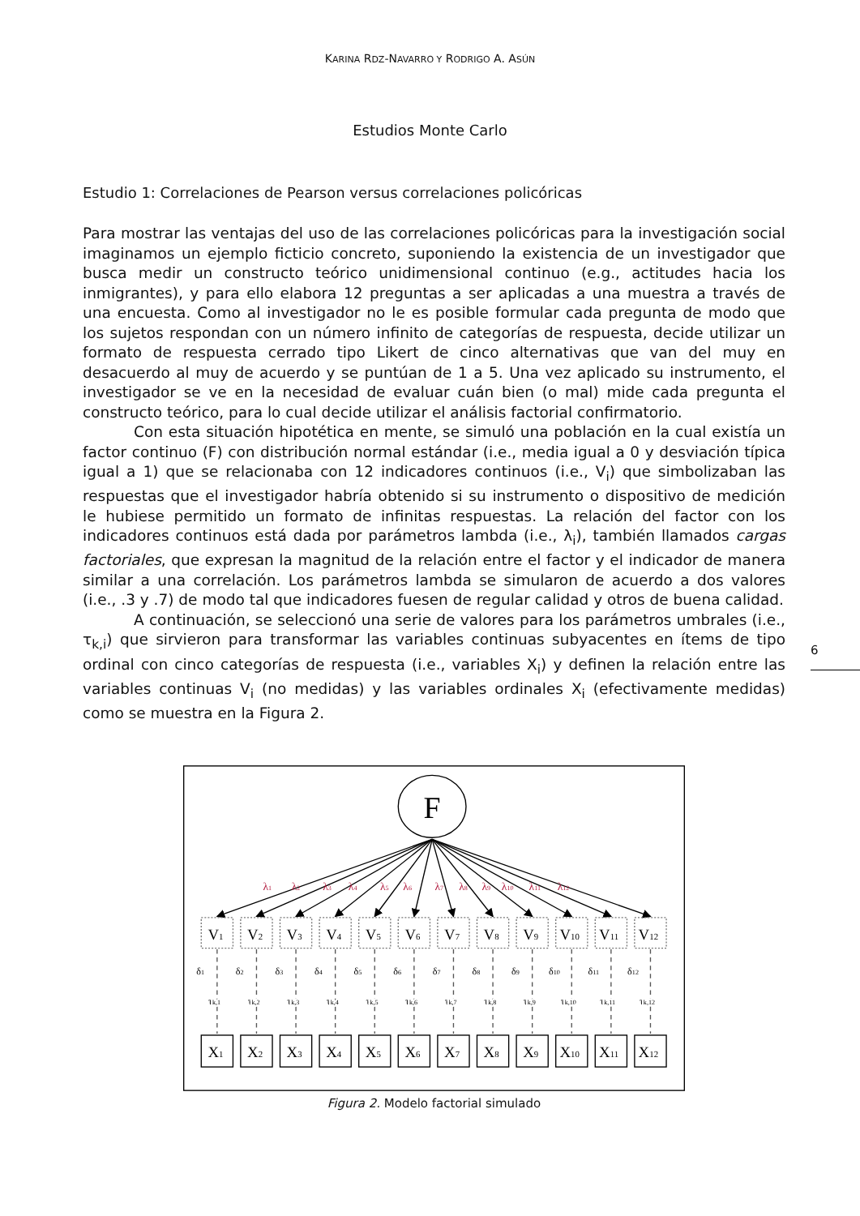KARINA RDZ-NAVARRO Y RODRIGO A. ASÚN
Estudios Monte Carlo
Estudio 1: Correlaciones de Pearson versus correlaciones policóricas
Para mostrar las ventajas del uso de las correlaciones policóricas para la investigación social imaginamos un ejemplo ficticio concreto, suponiendo la existencia de un investigador que busca medir un constructo teórico unidimensional continuo (e.g., actitudes hacia los inmigrantes), y para ello elabora 12 preguntas a ser aplicadas a una muestra a través de una encuesta. Como al investigador no le es posible formular cada pregunta de modo que los sujetos respondan con un número infinito de categorías de respuesta, decide utilizar un formato de respuesta cerrado tipo Likert de cinco alternativas que van del muy en desacuerdo al muy de acuerdo y se puntúan de 1 a 5. Una vez aplicado su instrumento, el investigador se ve en la necesidad de evaluar cuán bien (o mal) mide cada pregunta el constructo teórico, para lo cual decide utilizar el análisis factorial confirmatorio.
Con esta situación hipotética en mente, se simuló una población en la cual existía un factor continuo (F) con distribución normal estándar (i.e., media igual a 0 y desviación típica igual a 1) que se relacionaba con 12 indicadores continuos (i.e., V<sub>i</sub>) que simbolizaban las respuestas que el investigador habría obtenido si su instrumento o dispositivo de medición le hubiese permitido un formato de infinitas respuestas. La relación del factor con los indicadores continuos está dada por parámetros lambda (i.e., λ<sub>i</sub>), también llamados cargas factoriales, que expresan la magnitud de la relación entre el factor y el indicador de manera similar a una correlación. Los parámetros lambda se simularon de acuerdo a dos valores (i.e., .3 y .7) de modo tal que indicadores fuesen de regular calidad y otros de buena calidad.
A continuación, se seleccionó una serie de valores para los parámetros umbrales (i.e., τ<sub>k,i</sub>) que sirvieron para transformar las variables continuas subyacentes en ítems de tipo ordinal con cinco categorías de respuesta (i.e., variables X<sub>i</sub>) y definen la relación entre las variables continuas V<sub>i</sub> (no medidas) y las variables ordinales X<sub>i</sub> (efectivamente medidas) como se muestra en la Figura 2.
6
F
λ1
λ2
λ3
λ4
λ5
λ6
λ7
λ8
λ9
λ10
λ11
λ12
V1
V2
V3
V4
V5
V6
V7
V8
V9
V10
V11
V12
X1
X2
X3
X4
X5
X6
X7
X8
X9
X10
X11
X12
δ1
δ2
δ3
δ4
δ5
δ6
δ7
δ8
δ9
δ10
δ11
δ12
τk,1
τk,2
τk,3
τk,4
τk,5
τk,6
τk,7
τk,8
τk,9
τk,10
τk,11
τk,12
Figura 2. Modelo factorial simulado